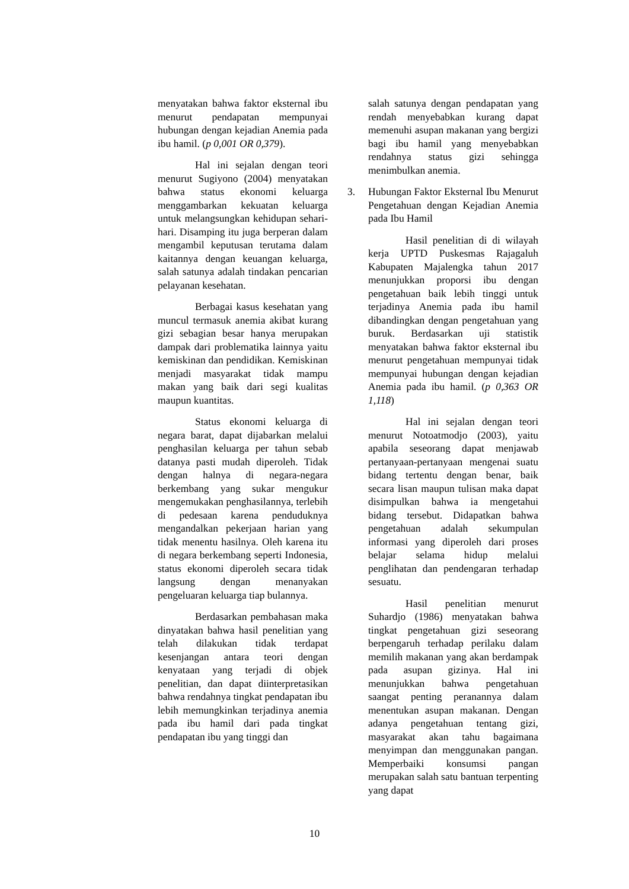menyatakan bahwa faktor eksternal ibu menurut pendapatan mempunyai hubungan dengan kejadian Anemia pada ibu hamil. (p 0,001 OR 0,379).
Hal ini sejalan dengan teori menurut Sugiyono (2004) menyatakan bahwa status ekonomi keluarga menggambarkan kekuatan keluarga untuk melangsungkan kehidupan sehari-hari. Disamping itu juga berperan dalam mengambil keputusan terutama dalam kaitannya dengan keuangan keluarga, salah satunya adalah tindakan pencarian pelayanan kesehatan.
Berbagai kasus kesehatan yang muncul termasuk anemia akibat kurang gizi sebagian besar hanya merupakan dampak dari problematika lainnya yaitu kemiskinan dan pendidikan. Kemiskinan menjadi masyarakat tidak mampu makan yang baik dari segi kualitas maupun kuantitas.
Status ekonomi keluarga di negara barat, dapat dijabarkan melalui penghasilan keluarga per tahun sebab datanya pasti mudah diperoleh. Tidak dengan halnya di negara-negara berkembang yang sukar mengukur mengemukakan penghasilannya, terlebih di pedesaan karena penduduknya mengandalkan pekerjaan harian yang tidak menentu hasilnya. Oleh karena itu di negara berkembang seperti Indonesia, status ekonomi diperoleh secara tidak langsung dengan menanyakan pengeluaran keluarga tiap bulannya.
Berdasarkan pembahasan maka dinyatakan bahwa hasil penelitian yang telah dilakukan tidak terdapat kesenjangan antara teori dengan kenyataan yang terjadi di objek penelitian, dan dapat diinterpretasikan bahwa rendahnya tingkat pendapatan ibu lebih memungkinkan terjadinya anemia pada ibu hamil dari pada tingkat pendapatan ibu yang tinggi dan
salah satunya dengan pendapatan yang rendah menyebabkan kurang dapat memenuhi asupan makanan yang bergizi bagi ibu hamil yang menyebabkan rendahnya status gizi sehingga menimbulkan anemia.
3. Hubungan Faktor Eksternal Ibu Menurut Pengetahuan dengan Kejadian Anemia pada Ibu Hamil
Hasil penelitian di di wilayah kerja UPTD Puskesmas Rajagaluh Kabupaten Majalengka tahun 2017 menunjukkan proporsi ibu dengan pengetahuan baik lebih tinggi untuk terjadinya Anemia pada ibu hamil dibandingkan dengan pengetahuan yang buruk. Berdasarkan uji statistik menyatakan bahwa faktor eksternal ibu menurut pengetahuan mempunyai tidak mempunyai hubungan dengan kejadian Anemia pada ibu hamil. (p 0,363 OR 1,118)
Hal ini sejalan dengan teori menurut Notoatmodjo (2003), yaitu apabila seseorang dapat menjawab pertanyaan-pertanyaan mengenai suatu bidang tertentu dengan benar, baik secara lisan maupun tulisan maka dapat disimpulkan bahwa ia mengetahui bidang tersebut. Didapatkan bahwa pengetahuan adalah sekumpulan informasi yang diperoleh dari proses belajar selama hidup melalui penglihatan dan pendengaran terhadap sesuatu.
Hasil penelitian menurut Suhardjo (1986) menyatakan bahwa tingkat pengetahuan gizi seseorang berpengaruh terhadap perilaku dalam memilih makanan yang akan berdampak pada asupan gizinya. Hal ini menunjukkan bahwa pengetahuan saangat penting peranannya dalam menentukan asupan makanan. Dengan adanya pengetahuan tentang gizi, masyarakat akan tahu bagaimana menyimpan dan menggunakan pangan. Memperbaiki konsumsi pangan merupakan salah satu bantuan terpenting yang dapat
10